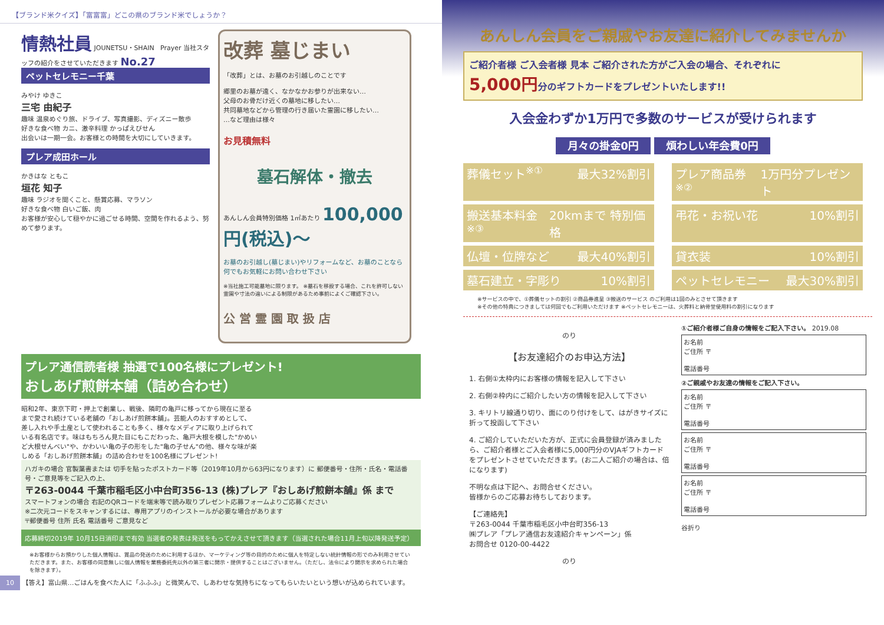【ブランド米クイズ】「富富富」どこの県のブランド米でしょうか？
情熱社員 JOUNETSU・SHAIN Prayer 当社スタッフの紹介をさせていただきます No.27
ペットセレモニー千葉
みやけ ゆきこ
三宅 由紀子
趣味 温泉めぐり旅、ドライブ、写真撮影、ディズニー散歩
好きな食べ物 カニ、激辛料理 かっぱえびせん
出会いは一期一会。お客様との時間を大切にしていきます。
プレア成田ホール
かきはな ともこ
垣花 知子
趣味 ラジオを聞くこと、懸賞応募、マラソン
好きな食べ物 白いご飯、肉
お客様が安心して穏やかに過ごせる時間、空間を作れるよう、努めて参ります。
改葬 墓じまい
「改葬」とは、お墓のお引越しのことです
郷里のお墓が遠く、なかなかお参りが出来ない…
父母のお骨だけ近くの墓地に移したい…
共同墓地などから管理の行き届いた霊園に移したい…
…など理由は様々
お見積無料
墓石解体・撤去
あんしん会員特別価格 1㎡あたり 100,000円(税込)～
お墓のお引越し(墓じまい)やリフォームなど、お墓のことなら何でもお気軽にお問い合わせ下さい
※当社施工可能墓地に限ります。 ※墓石を移設する場合、これを許可しない霊園や寸法の違いによる制限があるため事前によくご確認下さい。
公 営 霊 園 取 扱 店
プレア通信読者様 抽選で100名様にプレゼント!
おしあげ煎餅本舗（詰め合わせ）
昭和2年、東京下町・押上で創業し、戦後、隣町の亀戸に移ってから現在に至るまで愛され続けている老舗の「おしあげ煎餅本舗」。芸能人のおすすめとして、差し入れや手土産として使われることも多く、様々なメディアに取り上げられている有名店です。味はもちろん見た目にもこだわった、亀戸大根を模した"かめいど大根せんべい"や、かわいい亀の子の形をした"亀の子せん"の他、様々な味が楽しめる「おしあげ煎餅本舗」の詰め合わせを100名様にプレゼント!
ハガキの場合 官製葉書または 切手を貼ったポストカード等（2019年10月から63円になります）に 郵便番号・住所・氏名・電話番号・ご意見等をご記入の上、
〒263-0044 千葉市稲毛区小中台町356-13 (株)プレア『おしあげ煎餅本舗』係 まで
スマートフォンの場合 右記のQRコードを端末等で読み取りプレゼント応募フォームよりご応募ください
※二次元コードをスキャンするには、専用アプリのインストールが必要な場合があります
〒郵便番号 住所 氏名 電話番号 ご意見など
応募締切2019年 10月15日消印まで有効 当選者の発表は発送をもってかえさせて頂きます（当選された場合11月上旬以降発送予定）
※お客様からお預かりした個人情報は、賞品の発送のために利用するほか、マーケティング等の目的のために個人を特定しない統計情報の形でのみ利用させていただきます。また、お客様の同意無しに個人情報を業務委託先以外の第三者に開示・提供することはございません。（ただし、法令により開示を求められた場合を除きます）。
10 【答え】富山県…ごはんを食べた人に「ふふふ」と微笑んで、しあわせな気持ちになってもらいたいという想いが込められています。
あんしん会員をご親戚やお友達に紹介してみませんか
ご紹介者様 ご入会者様 見本 ご紹介された方がご入会の場合、それぞれに
5,000円分のギフトカードをプレゼントいたします!!
入会金わずか1万円で多数のサービスが受けられます
月々の掛金0円 煩わしい年会費0円
葬儀セット<sup>※①</sup> 最大32%割引
プレア商品券<sup>※②</sup> 1万円分プレゼント
搬送基本料金<sup>※③</sup> 20kmまで 特別価格
弔花・お祝い花 10%割引
仏壇・位牌など 最大40%割引
貸衣装 10%割引
墓石建立・字彫り 10%割引
ペットセレモニー 最大30%割引
※サービスの中で、①葬儀セットの割引 ②商品券進呈 ③搬送のサービス のご利用は1回のみとさせて頂きます
※その他の特典につきましては何回でもご利用いただけます ※ペットセレモニーは、火葬料と納骨堂使用料の割引になります
のり
【お友達紹介のお申込方法】
1. 右側①太枠内にお客様の情報を記入して下さい
2. 右側②枠内にご紹介したい方の情報を記入して下さい
3. キリトリ線通り切り、面にのり付けをして、はがきサイズに折って投函して下さい
4. ご紹介していただいた方が、正式に会員登録が済みましたら、ご紹介者様とご入会者様に5,000円分のVJAギフトカードをプレゼントさせていただきます。(お二人ご紹介の場合は、倍になります)
不明な点は下記へ、お問合せください。
皆様からのご応募お待ちしております。
【ご連絡先】
〒263-0044 千葉市稲毛区小中台町356-13
㈱プレア「プレア通信お友達紹介キャンペーン」係
お問合せ 0120-00-4422
のり
①ご紹介者様ご自身の情報をご記入下さい。 2019.08
お名前
ご住所 〒
電話番号
②ご親戚やお友達の情報をご記入下さい。
お名前
ご住所 〒
電話番号
お名前
ご住所 〒
電話番号
お名前
ご住所 〒
電話番号
谷折り